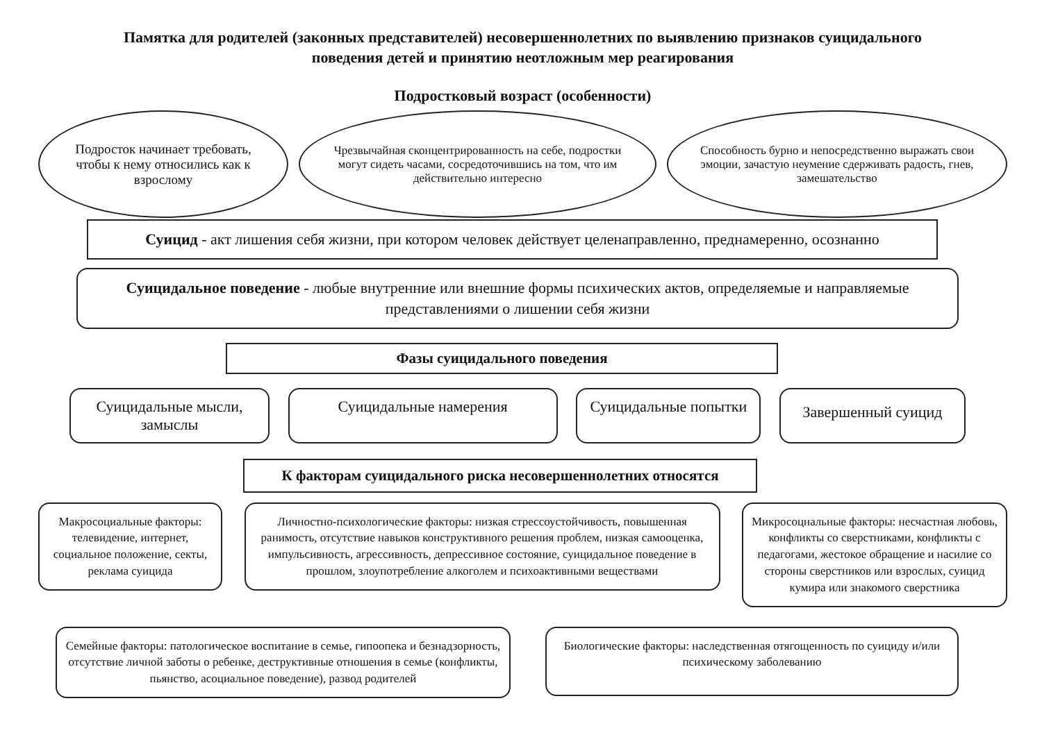Памятка для родителей (законных представителей) несовершеннолетних по выявлению признаков суицидального
поведения детей и принятию неотложным мер реагирования
Подростковый возраст (особенности)
Подросток начинает требовать, чтобы к нему относились как к взрослому
Чрезвычайная сконцентрированность на себе, подростки могут сидеть часами, сосредоточившись на том, что им действительно интересно
Способность бурно и непосредственно выражать свои эмоции, зачастую неумение сдерживать радость, гнев, замешательство
Суицид - акт лишения себя жизни, при котором человек действует целенаправленно, преднамеренно, осознанно
Суицидальное поведение - любые внутренние или внешние формы психических актов, определяемые и направляемые представлениями о лишении себя жизни
Фазы суицидального поведения
Суицидальные мысли, замыслы
Суицидальные намерения Суицидальные попытки
Завершенный суицид
К факторам суицидального риска несовершеннолетних относятся
Макросоциальные факторы: телевидение, интернет, социальное положение, секты, реклама суицида
Личностно-психологические факторы: низкая стрессоустойчивость, повышенная ранимость, отсутствие навыков конструктивного решения проблем, низкая самооценка, импульсивность, агрессивность, депрессивное состояние, суицидальное поведение в прошлом, злоупотребление алкоголем и психоактивными веществами
Микросоцнальные факторы: несчастная любовь, конфликты со сверстниками, конфликты с педагогами, жестокое обращение и насилие со стороны сверстников или взрослых, суицид кумира или знакомого сверстника
Семейные факторы: патологическое воспитание в семье, гипоопека и безнадзорность, отсутствие личной заботы о ребенке, деструктивные отношения в семье (конфликты, пьянство, асоциальное поведение), развод родителей
Биологические факторы: наследственная отягощенность по суициду и/или психическому заболеванию